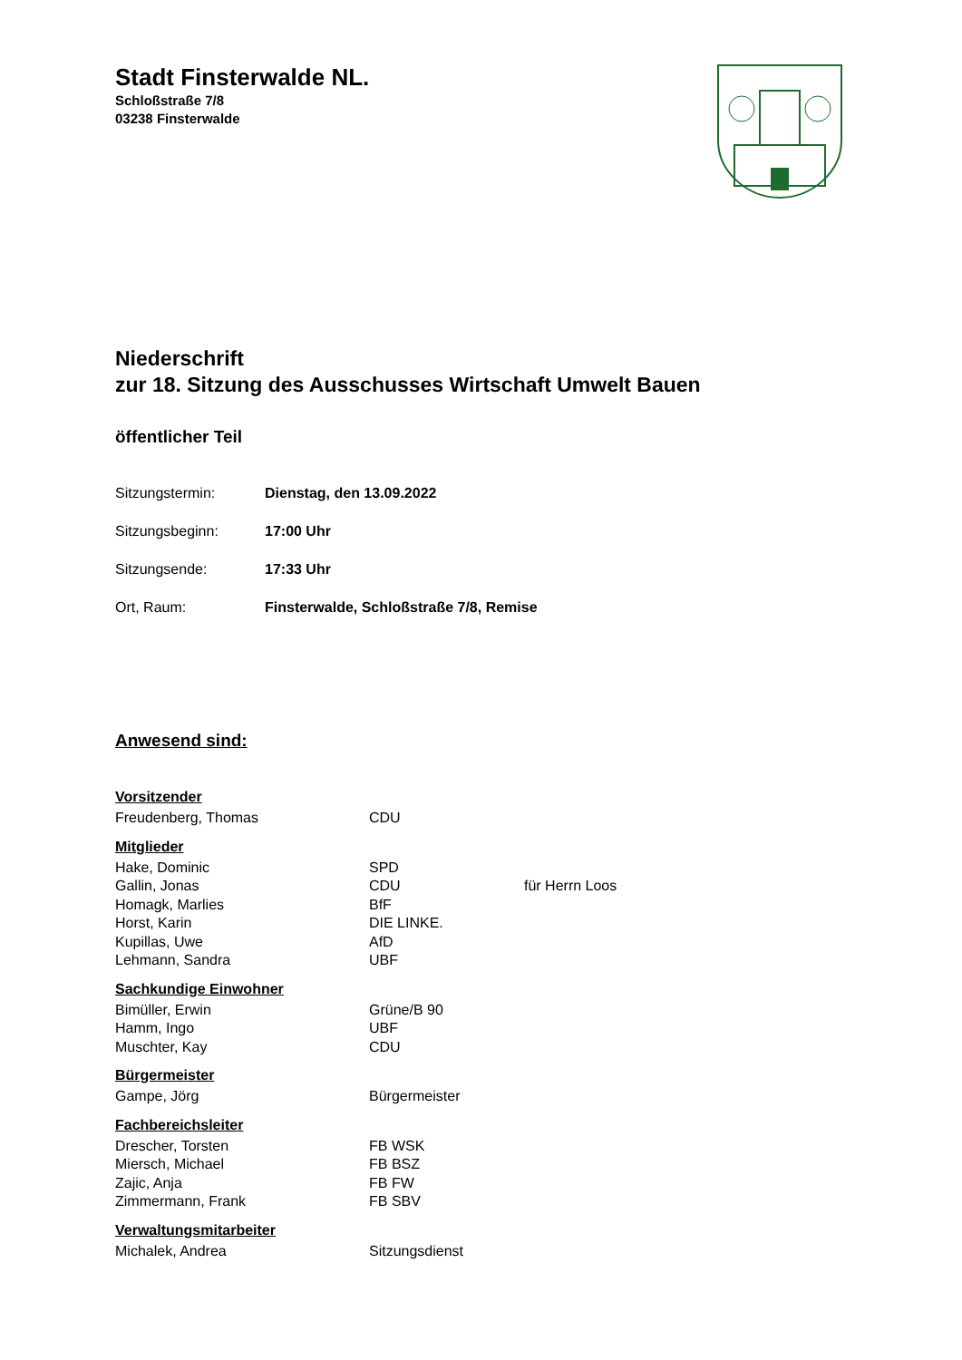Stadt Finsterwalde NL.
Schloßstraße 7/8
03238 Finsterwalde
Niederschrift
zur 18. Sitzung des Ausschusses Wirtschaft Umwelt Bauen
öffentlicher Teil
| Sitzungstermin: | Dienstag, den 13.09.2022 |
| Sitzungsbeginn: | 17:00 Uhr |
| Sitzungsende: | 17:33 Uhr |
| Ort, Raum: | Finsterwalde, Schloßstraße 7/8, Remise |
Anwesend sind:
| Vorsitzender | | |
| --- | --- | --- |
| Freudenberg, Thomas | CDU | |
| Mitglieder | | |
| Hake, Dominic | SPD | |
| Gallin, Jonas | CDU | für Herrn Loos |
| Homagk, Marlies | BfF | |
| Horst, Karin | DIE LINKE. | |
| Kupillas, Uwe | AfD | |
| Lehmann, Sandra | UBF | |
| Sachkundige Einwohner | | |
| Bimüller, Erwin | Grüne/B 90 | |
| Hamm, Ingo | UBF | |
| Muschter, Kay | CDU | |
| Bürgermeister | | |
| Gampe, Jörg | Bürgermeister | |
| Fachbereichsleiter | | |
| Drescher, Torsten | FB WSK | |
| Miersch, Michael | FB BSZ | |
| Zajic, Anja | FB FW | |
| Zimmermann, Frank | FB SBV | |
| Verwaltungsmitarbeiter | | |
| Michalek, Andrea | Sitzungsdienst | |